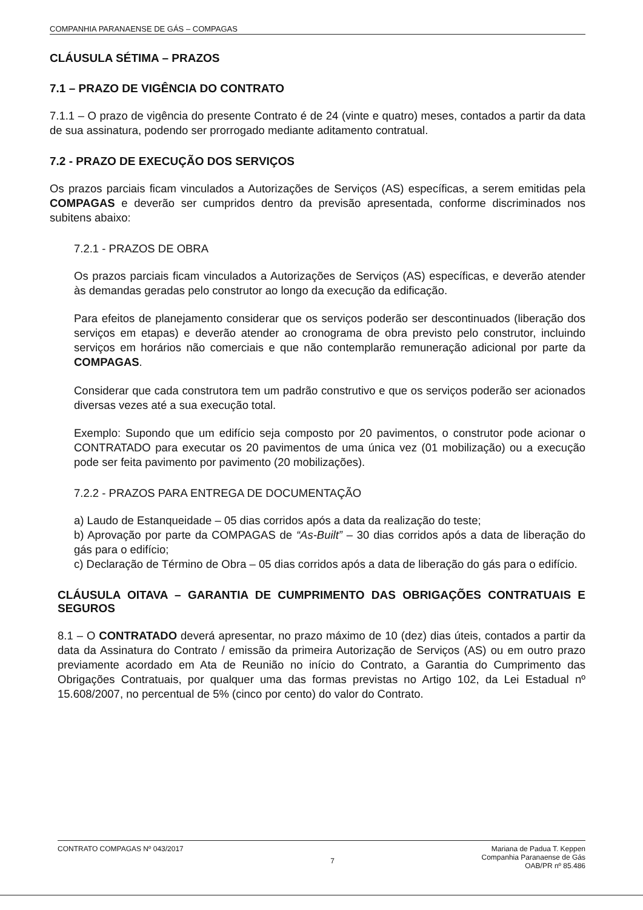COMPANHIA PARANAENSE DE GÁS – COMPAGAS
CLÁUSULA SÉTIMA – PRAZOS
7.1 – PRAZO DE VIGÊNCIA DO CONTRATO
7.1.1 – O prazo de vigência do presente Contrato é de 24 (vinte e quatro) meses, contados a partir da data de sua assinatura, podendo ser prorrogado mediante aditamento contratual.
7.2 - PRAZO DE EXECUÇÃO DOS SERVIÇOS
Os prazos parciais ficam vinculados a Autorizações de Serviços (AS) específicas, a serem emitidas pela COMPAGAS e deverão ser cumpridos dentro da previsão apresentada, conforme discriminados nos subitens abaixo:
7.2.1 - PRAZOS DE OBRA
Os prazos parciais ficam vinculados a Autorizações de Serviços (AS) específicas, e deverão atender às demandas geradas pelo construtor ao longo da execução da edificação.
Para efeitos de planejamento considerar que os serviços poderão ser descontinuados (liberação dos serviços em etapas) e deverão atender ao cronograma de obra previsto pelo construtor, incluindo serviços em horários não comerciais e que não contemplarão remuneração adicional por parte da COMPAGAS.
Considerar que cada construtora tem um padrão construtivo e que os serviços poderão ser acionados diversas vezes até a sua execução total.
Exemplo: Supondo que um edifício seja composto por 20 pavimentos, o construtor pode acionar o CONTRATADO para executar os 20 pavimentos de uma única vez (01 mobilização) ou a execução pode ser feita pavimento por pavimento (20 mobilizações).
7.2.2 - PRAZOS PARA ENTREGA DE DOCUMENTAÇÃO
a) Laudo de Estanqueidade – 05 dias corridos após a data da realização do teste;
b) Aprovação por parte da COMPAGAS de “As-Built” – 30 dias corridos após a data de liberação do gás para o edifício;
c) Declaração de Término de Obra – 05 dias corridos após a data de liberação do gás para o edifício.
CLÁUSULA OITAVA – GARANTIA DE CUMPRIMENTO DAS OBRIGAÇÕES CONTRATUAIS E SEGUROS
8.1 – O CONTRATADO deverá apresentar, no prazo máximo de 10 (dez) dias úteis, contados a partir da data da Assinatura do Contrato / emissão da primeira Autorização de Serviços (AS) ou em outro prazo previamente acordado em Ata de Reunião no início do Contrato, a Garantia do Cumprimento das Obrigações Contratuais, por qualquer uma das formas previstas no Artigo 102, da Lei Estadual nº 15.608/2007, no percentual de 5% (cinco por cento) do valor do Contrato.
CONTRATO COMPAGAS Nº 043/2017 7
Mariana de Padua T. Keppen
Companhia Paranaense de Gás
OAB/PR nº 85.486